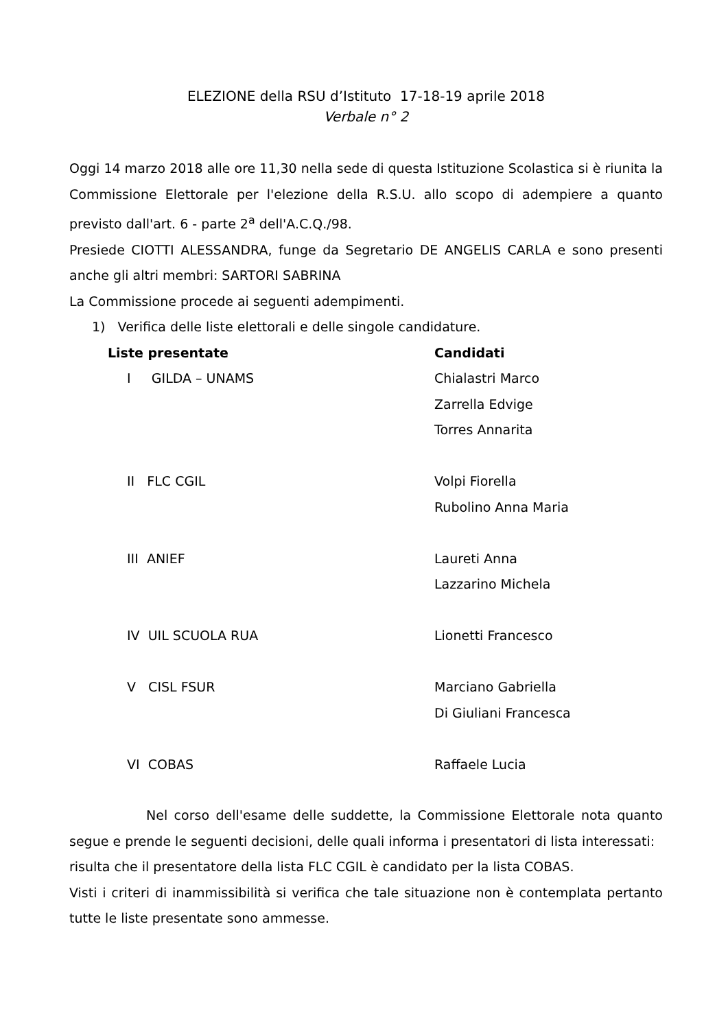ELEZIONE della RSU d’Istituto 17-18-19 aprile 2018
Verbale n° 2
Oggi 14 marzo 2018 alle ore 11,30 nella sede di questa Istituzione Scolastica si è riunita la Commissione Elettorale per l'elezione della R.S.U. allo scopo di adempiere a quanto previsto dall'art. 6 - parte 2<sup>a</sup> dell'A.C.Q./98.
Presiede CIOTTI ALESSANDRA, funge da Segretario DE ANGELIS CARLA e sono presenti anche gli altri membri: SARTORI SABRINA
La Commissione procede ai seguenti adempimenti.
1) Verifica delle liste elettorali e delle singole candidature.
| Liste presentate | Candidati |
| --- | --- |
| I GILDA – UNAMS | Chialastri Marco Zarrella Edvige Torres Annarita |
| II FLC CGIL | Volpi Fiorella Rubolino Anna Maria |
| III ANIEF | Laureti Anna Lazzarino Michela |
| IV UIL SCUOLA RUA | Lionetti Francesco |
| V CISL FSUR | Marciano Gabriella Di Giuliani Francesca |
| VI COBAS | Raffaele Lucia |
Nel corso dell'esame delle suddette, la Commissione Elettorale nota quanto segue e prende le seguenti decisioni, delle quali informa i presentatori di lista interessati:
risulta che il presentatore della lista FLC CGIL è candidato per la lista COBAS.
Visti i criteri di inammissibilità si verifica che tale situazione non è contemplata pertanto tutte le liste presentate sono ammesse.